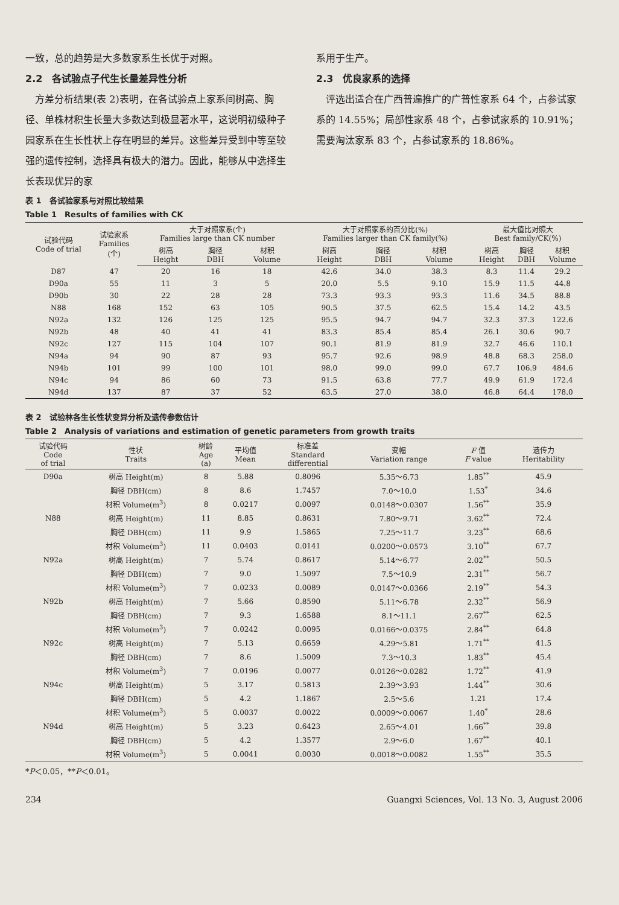一致，总的趋势是大多数家系生长优于对照。
2.2　各试验点子代生长量差异性分析
　方差分析结果(表 2)表明，在各试验点上家系间树高、胸径、单株材积生长量大多数达到极显著水平，这说明初级种子园家系在生长性状上存在明显的差异。这些差异受到中等至较强的遗传控制，选择具有极大的潜力。因此，能够从中选择生长表现优异的家
系用于生产。
2.3　优良家系的选择
　评选出适合在广西普遍推广的广普性家系 64 个，占参试家系的 14.55%；局部性家系 48 个，占参试家系的 10.91%；需要淘汰家系 83 个，占参试家系的 18.86%。
表 1　各试验家系与对照比较结果
Table 1　Results of families with CK
| 试验代码 Code of trial | 试验家系 Families (个) | 大于对照家系(个) Families large than CK number | | | 大于对照家系的百分比(%) Families larger than CK family(%) | | | 最大值比对照大 Best family/CK(%) | | |
| --- | --- | --- | --- | --- | --- | --- | --- | --- | --- | --- |
| | | 树高 Height | 胸径 DBH | 材积 Volume | 树高 Height | 胸径 DBH | 材积 Volume | 树高 Height | 胸径 DBH | 材积 Volume |
| D87 | 47 | 20 | 16 | 18 | 42.6 | 34.0 | 38.3 | 8.3 | 11.4 | 29.2 |
| D90a | 55 | 11 | 3 | 5 | 20.0 | 5.5 | 9.10 | 15.9 | 11.5 | 44.8 |
| D90b | 30 | 22 | 28 | 28 | 73.3 | 93.3 | 93.3 | 11.6 | 34.5 | 88.8 |
| N88 | 168 | 152 | 63 | 105 | 90.5 | 37.5 | 62.5 | 15.4 | 14.2 | 43.5 |
| N92a | 132 | 126 | 125 | 125 | 95.5 | 94.7 | 94.7 | 32.3 | 37.3 | 122.6 |
| N92b | 48 | 40 | 41 | 41 | 83.3 | 85.4 | 85.4 | 26.1 | 30.6 | 90.7 |
| N92c | 127 | 115 | 104 | 107 | 90.1 | 81.9 | 81.9 | 32.7 | 46.6 | 110.1 |
| N94a | 94 | 90 | 87 | 93 | 95.7 | 92.6 | 98.9 | 48.8 | 68.3 | 258.0 |
| N94b | 101 | 99 | 100 | 101 | 98.0 | 99.0 | 99.0 | 67.7 | 106.9 | 484.6 |
| N94c | 94 | 86 | 60 | 73 | 91.5 | 63.8 | 77.7 | 49.9 | 61.9 | 172.4 |
| N94d | 137 | 87 | 37 | 52 | 63.5 | 27.0 | 38.0 | 46.8 | 64.4 | 178.0 |
表 2　试验林各生长性状变异分析及遗传参数估计
Table 2　Analysis of variations and estimation of genetic parameters from growth traits
| 试验代码 Code of trial | 性状 Traits | 树龄 Age (a) | 平均值 Mean | 标准差 Standard differential | 变幅 Variation range | F 值 F value | 遗传力 Heritability |
| --- | --- | --- | --- | --- | --- | --- | --- |
| D90a | 树高 Height(m) | 8 | 5.88 | 0.8096 | 5.35～6.73 | 1.85<sup>**</sup> | 45.9 |
| | 胸径 DBH(cm) | 8 | 8.6 | 1.7457 | 7.0～10.0 | 1.53<sup>*</sup> | 34.6 |
| | 材积 Volume(m<sup>3</sup>) | 8 | 0.0217 | 0.0097 | 0.0148～0.0307 | 1.56<sup>**</sup> | 35.9 |
| N88 | 树高 Height(m) | 11 | 8.85 | 0.8631 | 7.80～9.71 | 3.62<sup>**</sup> | 72.4 |
| | 胸径 DBH(cm) | 11 | 9.9 | 1.5865 | 7.25～11.7 | 3.23<sup>**</sup> | 68.6 |
| | 材积 Volume(m<sup>3</sup>) | 11 | 0.0403 | 0.0141 | 0.0200～0.0573 | 3.10<sup>**</sup> | 67.7 |
| N92a | 树高 Height(m) | 7 | 5.74 | 0.8617 | 5.14～6.77 | 2.02<sup>**</sup> | 50.5 |
| | 胸径 DBH(cm) | 7 | 9.0 | 1.5097 | 7.5～10.9 | 2.31<sup>**</sup> | 56.7 |
| | 材积 Volume(m<sup>3</sup>) | 7 | 0.0233 | 0.0089 | 0.0147～0.0366 | 2.19<sup>**</sup> | 54.3 |
| N92b | 树高 Height(m) | 7 | 5.66 | 0.8590 | 5.11～6.78 | 2.32<sup>**</sup> | 56.9 |
| | 胸径 DBH(cm) | 7 | 9.3 | 1.6588 | 8.1～11.1 | 2.67<sup>**</sup> | 62.5 |
| | 材积 Volume(m<sup>3</sup>) | 7 | 0.0242 | 0.0095 | 0.0166～0.0375 | 2.84<sup>**</sup> | 64.8 |
| N92c | 树高 Height(m) | 7 | 5.13 | 0.6659 | 4.29～5.81 | 1.71<sup>**</sup> | 41.5 |
| | 胸径 DBH(cm) | 7 | 8.6 | 1.5009 | 7.3～10.3 | 1.83<sup>**</sup> | 45.4 |
| | 材积 Volume(m<sup>3</sup>) | 7 | 0.0196 | 0.0077 | 0.0126～0.0282 | 1.72<sup>**</sup> | 41.9 |
| N94c | 树高 Height(m) | 5 | 3.17 | 0.5813 | 2.39～3.93 | 1.44<sup>**</sup> | 30.6 |
| | 胸径 DBH(cm) | 5 | 4.2 | 1.1867 | 2.5～5.6 | 1.21 | 17.4 |
| | 材积 Volume(m<sup>3</sup>) | 5 | 0.0037 | 0.0022 | 0.0009～0.0067 | 1.40<sup>*</sup> | 28.6 |
| N94d | 树高 Height(m) | 5 | 3.23 | 0.6423 | 2.65～4.01 | 1.66<sup>**</sup> | 39.8 |
| | 胸径 DBH(cm) | 5 | 4.2 | 1.3577 | 2.9～6.0 | 1.67<sup>**</sup> | 40.1 |
| | 材积 Volume(m<sup>3</sup>) | 5 | 0.0041 | 0.0030 | 0.0018～0.0082 | 1.55<sup>**</sup> | 35.5 |
*P＜0.05，**P＜0.01。
234 Guangxi Sciences, Vol. 13 No. 3, August 2006